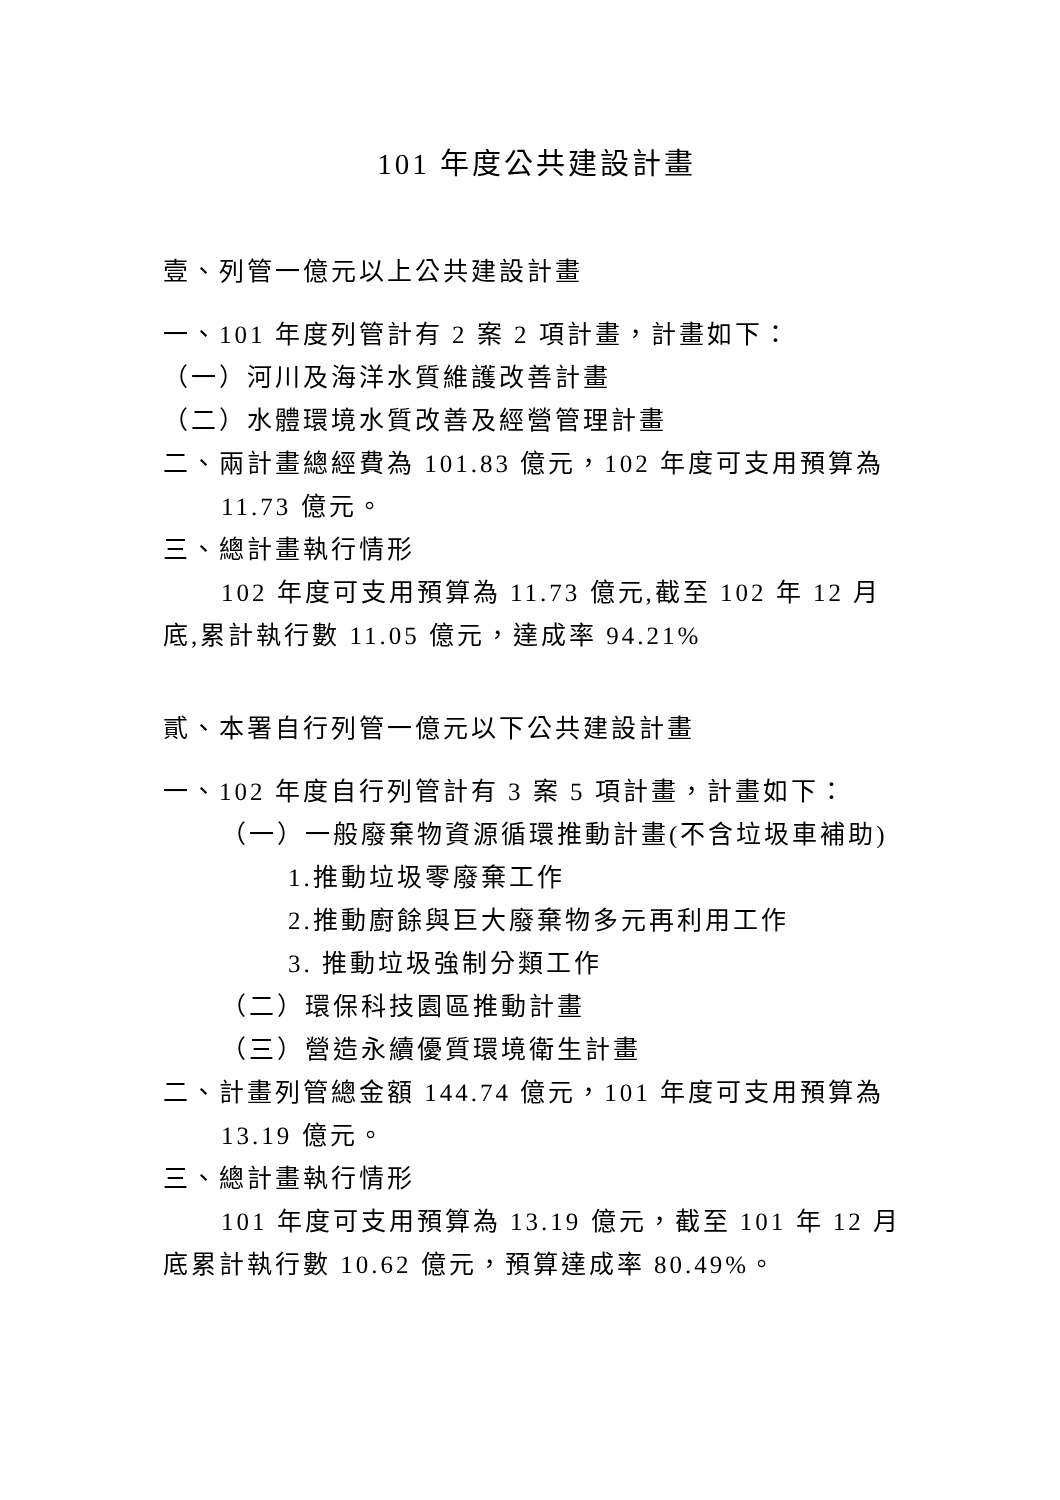101 年度公共建設計畫
壹、列管一億元以上公共建設計畫
一、101 年度列管計有 2 案 2 項計畫，計畫如下：
（一）河川及海洋水質維護改善計畫
（二）水體環境水質改善及經營管理計畫
二、兩計畫總經費為 101.83 億元，102 年度可支用預算為 11.73 億元。
三、總計畫執行情形
102 年度可支用預算為 11.73 億元,截至 102 年 12 月底,累計執行數 11.05 億元，達成率 94.21%
貳、本署自行列管一億元以下公共建設計畫
一、102 年度自行列管計有 3 案 5 項計畫，計畫如下：
（一）一般廢棄物資源循環推動計畫(不含垃圾車補助)
1.推動垃圾零廢棄工作
2.推動廚餘與巨大廢棄物多元再利用工作
3. 推動垃圾強制分類工作
（二）環保科技園區推動計畫
（三）營造永續優質環境衛生計畫
二、計畫列管總金額 144.74 億元，101 年度可支用預算為 13.19 億元。
三、總計畫執行情形
101 年度可支用預算為 13.19 億元，截至 101 年 12 月底累計執行數 10.62 億元，預算達成率 80.49%。